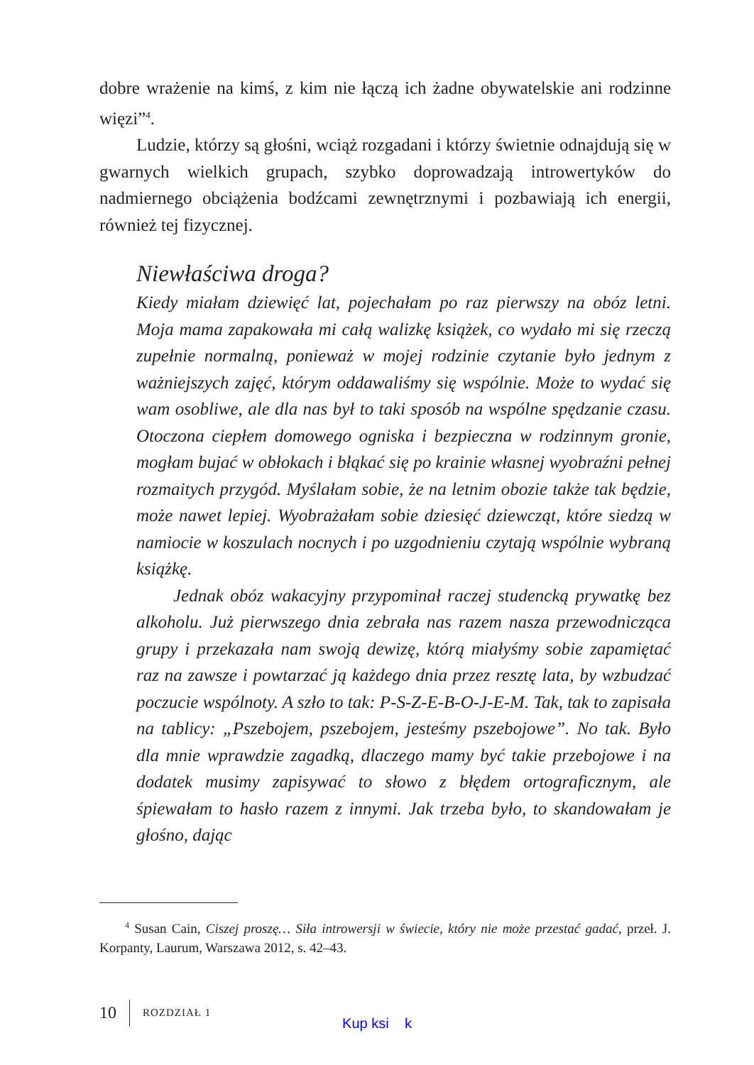dobre wrażenie na kimś, z kim nie łączą ich żadne obywatelskie ani rodzinne więzi”<sup>4</sup>.
Ludzie, którzy są głośni, wciąż rozgadani i którzy świetnie odnajdują się w gwarnych wielkich grupach, szybko doprowadzają introwertyków do nadmiernego obciążenia bodźcami zewnętrznymi i pozbawiają ich energii, również tej fizycznej.
Niewłaściwa droga?
Kiedy miałam dziewięć lat, pojechałam po raz pierwszy na obóz letni. Moja mama zapakowała mi całą walizkę książek, co wydało mi się rzeczą zupełnie normalną, ponieważ w mojej rodzinie czytanie było jednym z ważniejszych zajęć, którym oddawaliśmy się wspólnie. Może to wydać się wam osobliwe, ale dla nas był to taki sposób na wspólne spędzanie czasu. Otoczona ciepłem domowego ogniska i bezpieczna w rodzinnym gronie, mogłam bujać w obłokach i błąkać się po krainie własnej wyobraźni pełnej rozmaitych przygód. Myślałam sobie, że na letnim obozie także tak będzie, może nawet lepiej. Wyobrażałam sobie dziesięć dziewcząt, które siedzą w namiocie w koszulach nocnych i po uzgodnieniu czytają wspólnie wybraną książkę.
Jednak obóz wakacyjny przypominał raczej studencką prywatkę bez alkoholu. Już pierwszego dnia zebrała nas razem nasza przewodnicząca grupy i przekazała nam swoją dewizę, którą miałyśmy sobie zapamiętać raz na zawsze i powtarzać ją każdego dnia przez resztę lata, by wzbudzać poczucie wspólnoty. A szło to tak: P-S-Z-E-B-O-J-E-M. Tak, tak to zapisała na tablicy: „Pszebojem, pszebojem, jesteśmy pszebojowe”. No tak. Było dla mnie wprawdzie zagadką, dlaczego mamy być takie przebojowe i na dodatek musimy zapisywać to słowo z błędem ortograficznym, ale śpiewałam to hasło razem z innymi. Jak trzeba było, to skandowałam je głośno, dając
<sup>4</sup> Susan Cain, Ciszej proszę… Siła introwersji w świecie, który nie może przestać gadać, przeł. J. Korpanty, Laurum, Warszawa 2012, s. 42–43.
10 ROZDZIAŁ 1
Kup ksi k